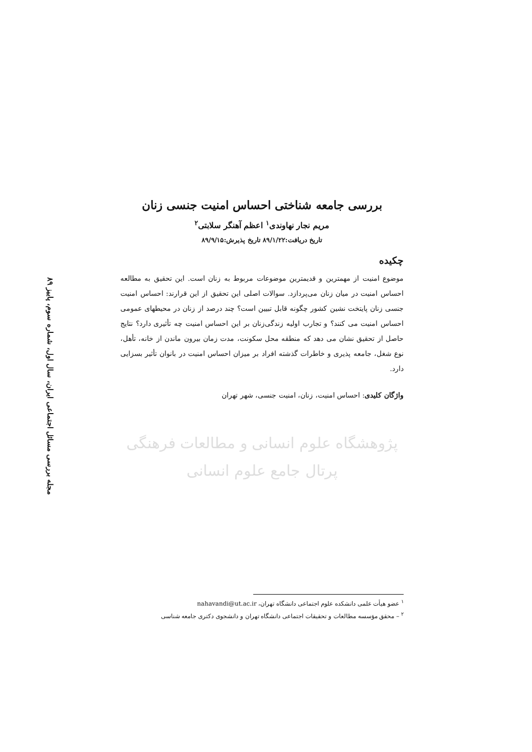مجله بررسی مسائل اجتماعی ایران، سال اول، شماره سوم، پاییز ۸۹
بررسی جامعه شناختی احساس امنیت جنسی زنان
مریم نجار نهاوندی<sup>۱</sup> اعظم آهنگر سلابتی<sup>۲</sup>
تاریخ دریافت:۸۹/۱/۲۲ تاریخ پذیرش:۸۹/۹/۱۵
چکیده
موضوع امنیت از مهمترین و قدیمترین موضوعات مربوط به زنان است. این تحقیق به مطالعه احساس امنیت در میان زنان می‌پردازد. سوالات اصلی این تحقیق از این قرارند: احساس امنیت جنسی زنان پایتخت نشین کشور چگونه قابل تبیین است؟ چند درصد از زنان در محیطهای عمومی احساس امنیت می کنند؟ و تجارب اولیه زندگی‌زنان بر این احساس امنیت چه تأثیری دارد؟ نتایج حاصل از تحقیق نشان می دهد که منطقه محل سکونت، مدت زمان بیرون ماندن از خانه، تأهل، نوع شغل، جامعه پذیری و خاطرات گذشته افراد بر میزان احساس امنیت در بانوان تأثیر بسزایی دارد.
واژگان کلیدی: احساس امنیت، زنان، امنیت جنسی، شهر تهران
پژوهشگاه علوم انسانی و مطالعات فرهنگی
پرتال جامع علوم انسانی
<sup>۱</sup> عضو هیأت علمی دانشکده علوم اجتماعی دانشگاه تهران، nahavandi@ut.ac.ir
<sup>۲</sup> – محقق مؤسسه مطالعات و تحقیقات اجتماعی دانشگاه تهران و دانشجوی دکتری جامعه شناسی